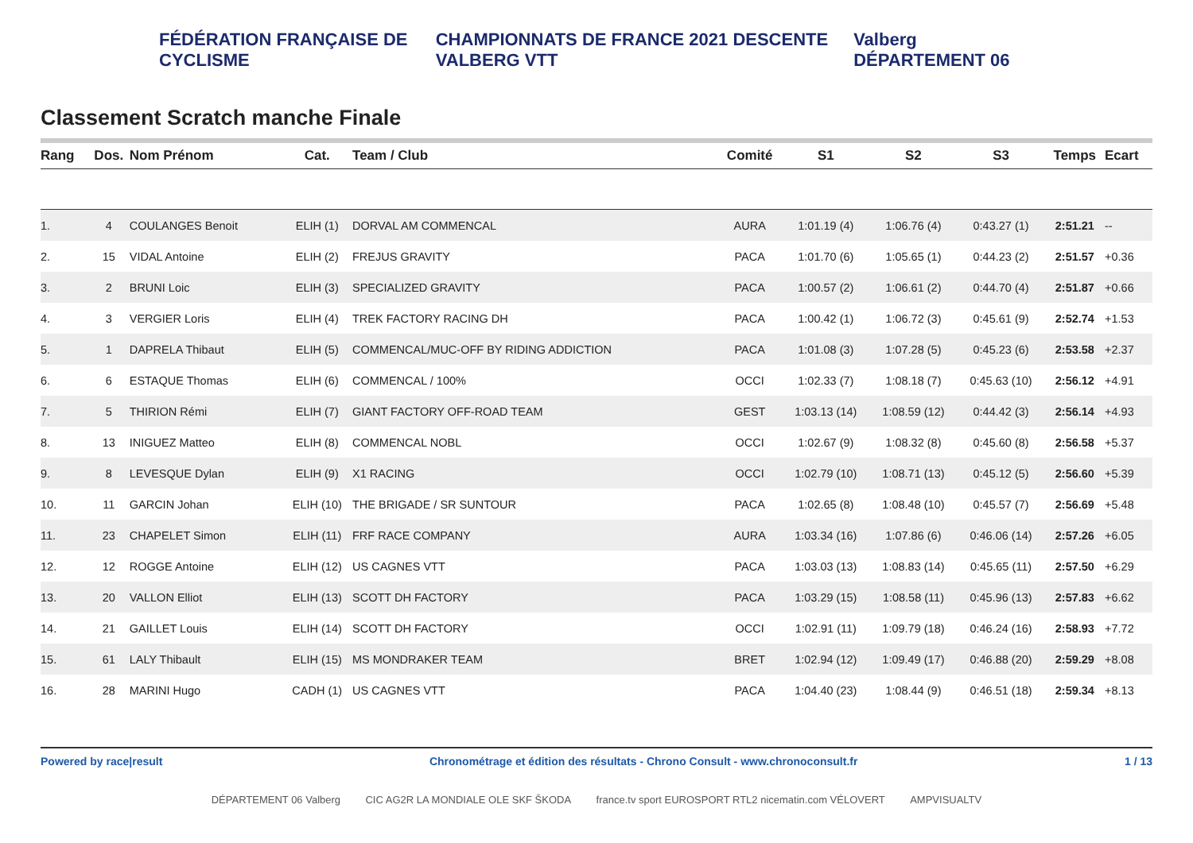FÉDÉRATION FRANÇAISE DE CYCLISME CHAMPIONNATS DE FRANCE 2021 DESCENTE VALBERG VTT Valberg DÉPARTEMENT 06
Classement Scratch manche Finale
| Rang | Dos. | Nom Prénom | Cat. | Team / Club | Comité | S1 | S2 | S3 | Temps | Ecart |
| --- | --- | --- | --- | --- | --- | --- | --- | --- | --- | --- |
| 1. | 4 | COULANGES Benoit | ELIH (1) | DORVAL AM COMMENCAL | AURA | 1:01.19 (4) | 1:06.76 (4) | 0:43.27 (1) | 2:51.21 | -- |
| 2. | 15 | VIDAL Antoine | ELIH (2) | FREJUS GRAVITY | PACA | 1:01.70 (6) | 1:05.65 (1) | 0:44.23 (2) | 2:51.57 | +0.36 |
| 3. | 2 | BRUNI Loic | ELIH (3) | SPECIALIZED GRAVITY | PACA | 1:00.57 (2) | 1:06.61 (2) | 0:44.70 (4) | 2:51.87 | +0.66 |
| 4. | 3 | VERGIER Loris | ELIH (4) | TREK FACTORY RACING DH | PACA | 1:00.42 (1) | 1:06.72 (3) | 0:45.61 (9) | 2:52.74 | +1.53 |
| 5. | 1 | DAPRELA Thibaut | ELIH (5) | COMMENCAL/MUC-OFF BY RIDING ADDICTION | PACA | 1:01.08 (3) | 1:07.28 (5) | 0:45.23 (6) | 2:53.58 | +2.37 |
| 6. | 6 | ESTAQUE Thomas | ELIH (6) | COMMENCAL / 100% | OCCI | 1:02.33 (7) | 1:08.18 (7) | 0:45.63 (10) | 2:56.12 | +4.91 |
| 7. | 5 | THIRION Rémi | ELIH (7) | GIANT FACTORY OFF-ROAD TEAM | GEST | 1:03.13 (14) | 1:08.59 (12) | 0:44.42 (3) | 2:56.14 | +4.93 |
| 8. | 13 | INIGUEZ Matteo | ELIH (8) | COMMENCAL NOBL | OCCI | 1:02.67 (9) | 1:08.32 (8) | 0:45.60 (8) | 2:56.58 | +5.37 |
| 9. | 8 | LEVESQUE Dylan | ELIH (9) | X1 RACING | OCCI | 1:02.79 (10) | 1:08.71 (13) | 0:45.12 (5) | 2:56.60 | +5.39 |
| 10. | 11 | GARCIN Johan | ELIH (10) | THE BRIGADE / SR SUNTOUR | PACA | 1:02.65 (8) | 1:08.48 (10) | 0:45.57 (7) | 2:56.69 | +5.48 |
| 11. | 23 | CHAPELET Simon | ELIH (11) | FRF RACE COMPANY | AURA | 1:03.34 (16) | 1:07.86 (6) | 0:46.06 (14) | 2:57.26 | +6.05 |
| 12. | 12 | ROGGE Antoine | ELIH (12) | US CAGNES VTT | PACA | 1:03.03 (13) | 1:08.83 (14) | 0:45.65 (11) | 2:57.50 | +6.29 |
| 13. | 20 | VALLON Elliot | ELIH (13) | SCOTT DH FACTORY | PACA | 1:03.29 (15) | 1:08.58 (11) | 0:45.96 (13) | 2:57.83 | +6.62 |
| 14. | 21 | GAILLET Louis | ELIH (14) | SCOTT DH FACTORY | OCCI | 1:02.91 (11) | 1:09.79 (18) | 0:46.24 (16) | 2:58.93 | +7.72 |
| 15. | 61 | LALY Thibault | ELIH (15) | MS MONDRAKER TEAM | BRET | 1:02.94 (12) | 1:09.49 (17) | 0:46.88 (20) | 2:59.29 | +8.08 |
| 16. | 28 | MARINI Hugo | CADH (1) | US CAGNES VTT | PACA | 1:04.40 (23) | 1:08.44 (9) | 0:46.51 (18) | 2:59.34 | +8.13 |
Powered by race|result Chronométrage et édition des résultats - Chrono Consult - www.chronoconsult.fr 1 / 13
DÉPARTEMENT 06 Valberg CIC AG2R LA MONDIALE OLE SKF ŠKODA france.tv sport EUROSPORT RTL2 nicematin.com VÉLOVERT AMPVISUALTV